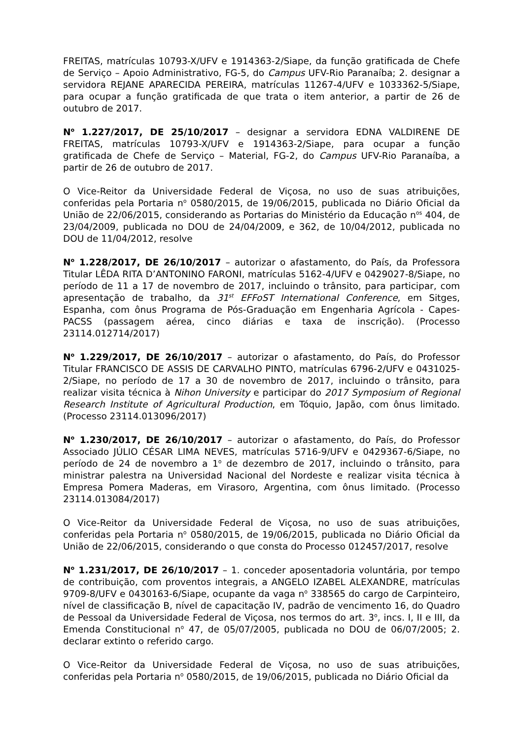FREITAS, matrículas 10793-X/UFV e 1914363-2/Siape, da função gratificada de Chefe de Serviço – Apoio Administrativo, FG-5, do Campus UFV-Rio Paranaíba; 2. designar a servidora REJANE APARECIDA PEREIRA, matrículas 11267-4/UFV e 1033362-5/Siape, para ocupar a função gratificada de que trata o item anterior, a partir de 26 de outubro de 2017.
N<sup>o</sup> 1.227/2017, DE 25/10/2017 – designar a servidora EDNA VALDIRENE DE FREITAS, matrículas 10793-X/UFV e 1914363-2/Siape, para ocupar a função gratificada de Chefe de Serviço – Material, FG-2, do Campus UFV-Rio Paranaíba, a partir de 26 de outubro de 2017.
O Vice-Reitor da Universidade Federal de Viçosa, no uso de suas atribuições, conferidas pela Portaria n<sup>o</sup> 0580/2015, de 19/06/2015, publicada no Diário Oficial da União de 22/06/2015, considerando as Portarias do Ministério da Educação n<sup>os</sup> 404, de 23/04/2009, publicada no DOU de 24/04/2009, e 362, de 10/04/2012, publicada no DOU de 11/04/2012, resolve
N<sup>o</sup> 1.228/2017, DE 26/10/2017 – autorizar o afastamento, do País, da Professora Titular LÊDA RITA D’ANTONINO FARONI, matrículas 5162-4/UFV e 0429027-8/Siape, no período de 11 a 17 de novembro de 2017, incluindo o trânsito, para participar, com apresentação de trabalho, da 31<sup>st</sup> EFFoST International Conference, em Sitges, Espanha, com ônus Programa de Pós-Graduação em Engenharia Agrícola - Capes-PACSS (passagem aérea, cinco diárias e taxa de inscrição). (Processo 23114.012714/2017)
N<sup>o</sup> 1.229/2017, DE 26/10/2017 – autorizar o afastamento, do País, do Professor Titular FRANCISCO DE ASSIS DE CARVALHO PINTO, matrículas 6796-2/UFV e 0431025-2/Siape, no período de 17 a 30 de novembro de 2017, incluindo o trânsito, para realizar visita técnica à Nihon University e participar do 2017 Symposium of Regional Research Institute of Agricultural Production, em Tóquio, Japão, com ônus limitado. (Processo 23114.013096/2017)
N<sup>o</sup> 1.230/2017, DE 26/10/2017 – autorizar o afastamento, do País, do Professor Associado JÚLIO CÉSAR LIMA NEVES, matrículas 5716-9/UFV e 0429367-6/Siape, no período de 24 de novembro a 1<sup>o</sup> de dezembro de 2017, incluindo o trânsito, para ministrar palestra na Universidad Nacional del Nordeste e realizar visita técnica à Empresa Pomera Maderas, em Virasoro, Argentina, com ônus limitado. (Processo 23114.013084/2017)
O Vice-Reitor da Universidade Federal de Viçosa, no uso de suas atribuições, conferidas pela Portaria n<sup>o</sup> 0580/2015, de 19/06/2015, publicada no Diário Oficial da União de 22/06/2015, considerando o que consta do Processo 012457/2017, resolve
N<sup>o</sup> 1.231/2017, DE 26/10/2017 – 1. conceder aposentadoria voluntária, por tempo de contribuição, com proventos integrais, a ANGELO IZABEL ALEXANDRE, matrículas 9709-8/UFV e 0430163-6/Siape, ocupante da vaga n<sup>o</sup> 338565 do cargo de Carpinteiro, nível de classificação B, nível de capacitação IV, padrão de vencimento 16, do Quadro de Pessoal da Universidade Federal de Viçosa, nos termos do art. 3<sup>o</sup>, incs. I, II e III, da Emenda Constitucional n<sup>o</sup> 47, de 05/07/2005, publicada no DOU de 06/07/2005; 2. declarar extinto o referido cargo.
O Vice-Reitor da Universidade Federal de Viçosa, no uso de suas atribuições, conferidas pela Portaria n<sup>o</sup> 0580/2015, de 19/06/2015, publicada no Diário Oficial da